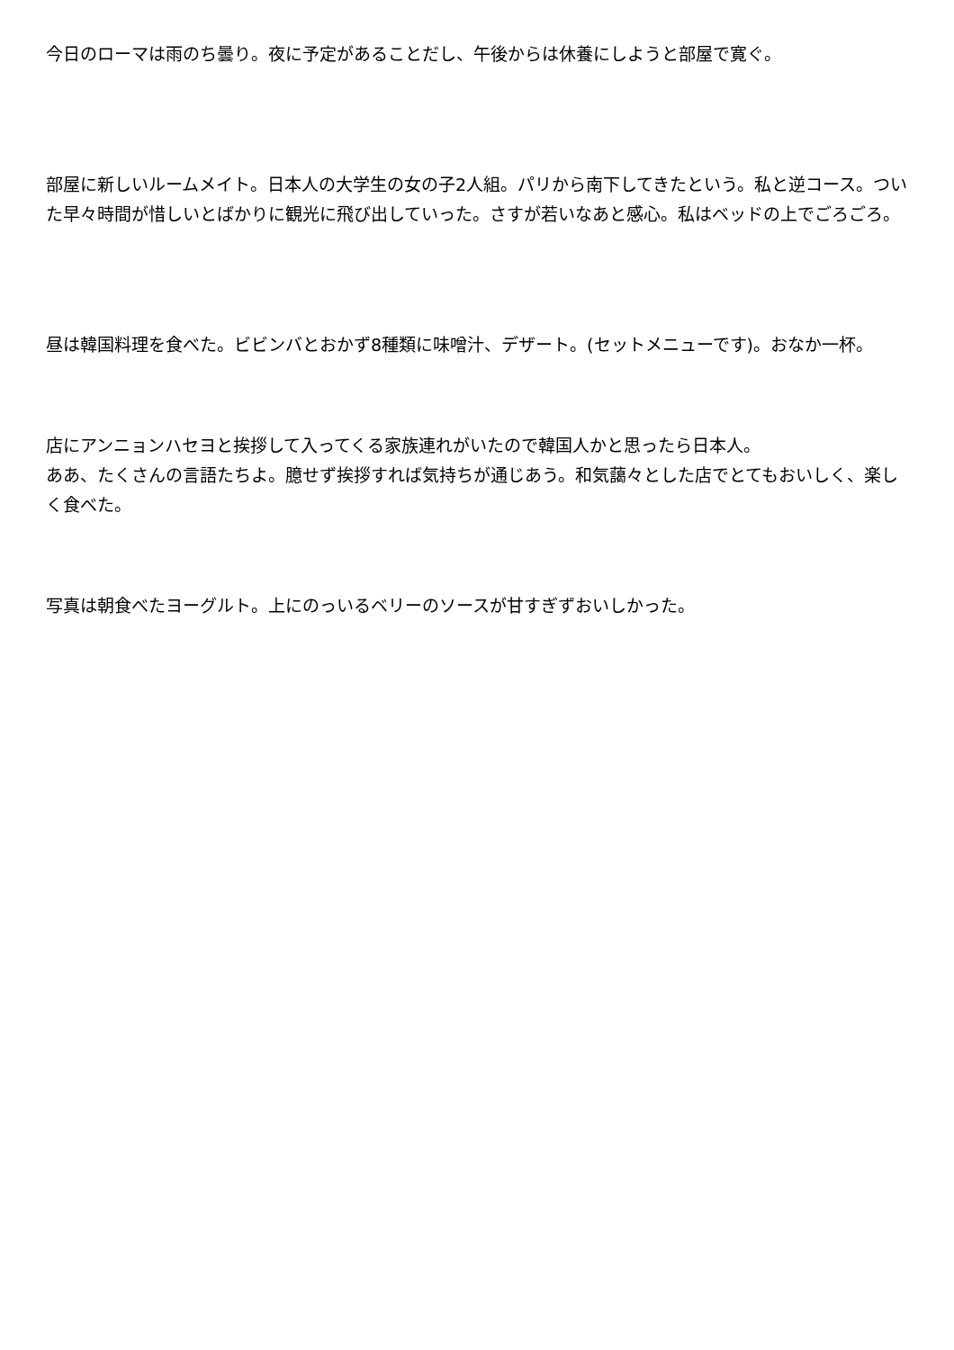今日のローマは雨のち曇り。夜に予定があることだし、午後からは休養にしようと部屋で寛ぐ。
部屋に新しいルームメイト。日本人の大学生の女の子2人組。パリから南下してきたという。私と逆コース。ついた早々時間が惜しいとばかりに観光に飛び出していった。さすが若いなあと感心。私はベッドの上でごろごろ。
昼は韓国料理を食べた。ビビンバとおかず8種類に味噌汁、デザート。(セットメニューです)。おなか一杯。
店にアンニョンハセヨと挨拶して入ってくる家族連れがいたので韓国人かと思ったら日本人。
ああ、たくさんの言語たちよ。臆せず挨拶すれば気持ちが通じあう。和気藹々とした店でとてもおいしく、楽しく食べた。
写真は朝食べたヨーグルト。上にのっいるベリーのソースが甘すぎずおいしかった。